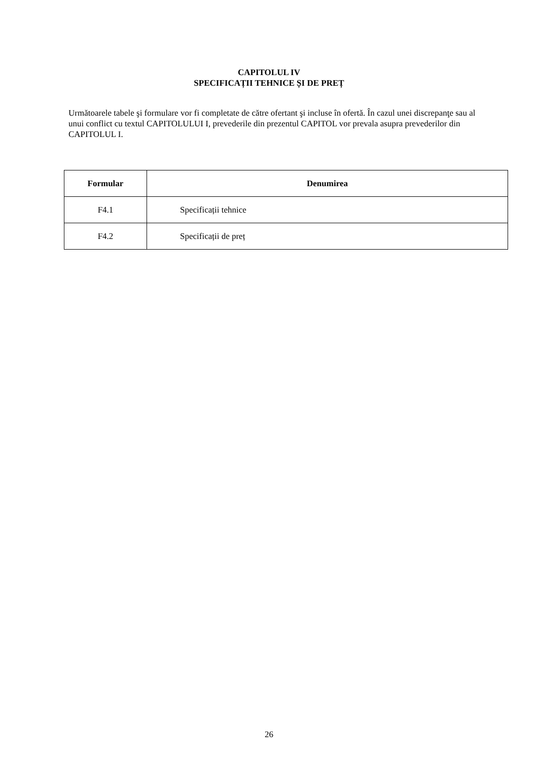CAPITOLUL IV
SPECIFICAȚII TEHNICE ȘI DE PREȚ
Următoarele tabele şi formulare vor fi completate de către ofertant şi incluse în ofertă. În cazul unei discrepanţe sau al unui conflict cu textul CAPITOLULUI I, prevederile din prezentul CAPITOL vor prevala asupra prevederilor din CAPITOLUL I.
| Formular | Denumirea |
| --- | --- |
| F4.1 | Specificații tehnice |
| F4.2 | Specificații de preț |
26